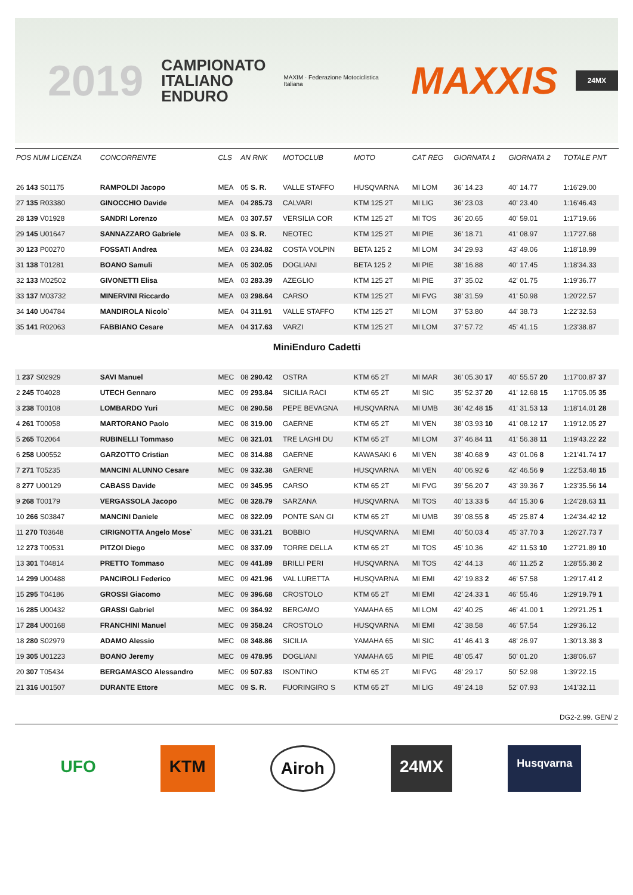2019
CAMPIONATO
ITALIANO
ENDURO
MAXIM · Federazione Motociclistica Italiana
MAXXIS
24MX
| POS NUM LICENZA | CONCORRENTE | CLS | AN RNK | MOTOCLUB | MOTO | CAT REG | GIORNATA 1 | GIORNATA 2 | TOTALE PNT |
| --- | --- | --- | --- | --- | --- | --- | --- | --- | --- |
| 26 143 S01175 | RAMPOLDI Jacopo | MEA | 05 S. R. | VALLE STAFFO | HUSQVARNA | MI LOM | 36' 14.23 | 40' 14.77 | 1:16'29.00 |
| 27 135 R03380 | GINOCCHIO Davide | MEA | 04 285.73 | CALVARI | KTM 125 2T | MI LIG | 36' 23.03 | 40' 23.40 | 1:16'46.43 |
| 28 139 V01928 | SANDRI Lorenzo | MEA | 03 307.57 | VERSILIA COR | KTM 125 2T | MI TOS | 36' 20.65 | 40' 59.01 | 1:17'19.66 |
| 29 145 U01647 | SANNAZZARO Gabriele | MEA | 03 S. R. | NEOTEC | KTM 125 2T | MI PIE | 36' 18.71 | 41' 08.97 | 1:17'27.68 |
| 30 123 P00270 | FOSSATI Andrea | MEA | 03 234.82 | COSTA VOLPIN | BETA 125 2 | MI LOM | 34' 29.93 | 43' 49.06 | 1:18'18.99 |
| 31 138 T01281 | BOANO Samuli | MEA | 05 302.05 | DOGLIANI | BETA 125 2 | MI PIE | 38' 16.88 | 40' 17.45 | 1:18'34.33 |
| 32 133 M02502 | GIVONETTI Elisa | MEA | 03 283.39 | AZEGLIO | KTM 125 2T | MI PIE | 37' 35.02 | 42' 01.75 | 1:19'36.77 |
| 33 137 M03732 | MINERVINI Riccardo | MEA | 03 298.64 | CARSO | KTM 125 2T | MI FVG | 38' 31.59 | 41' 50.98 | 1:20'22.57 |
| 34 140 U04784 | MANDIROLA Nicolo` | MEA | 04 311.91 | VALLE STAFFO | KTM 125 2T | MI LOM | 37' 53.80 | 44' 38.73 | 1:22'32.53 |
| 35 141 R02063 | FABBIANO Cesare | MEA | 04 317.63 | VARZI | KTM 125 2T | MI LOM | 37' 57.72 | 45' 41.15 | 1:23'38.87 |
| MiniEnduro Cadetti | | | | | | | | | |
| 1 237 S02929 | SAVI Manuel | MEC | 08 290.42 | OSTRA | KTM 65 2T | MI MAR | 36' 05.30 17 | 40' 55.57 20 | 1:17'00.87 37 |
| 2 245 T04028 | UTECH Gennaro | MEC | 09 293.84 | SICILIA RACI | KTM 65 2T | MI SIC | 35' 52.37 20 | 41' 12.68 15 | 1:17'05.05 35 |
| 3 238 T00108 | LOMBARDO Yuri | MEC | 08 290.58 | PEPE BEVAGNA | HUSQVARNA | MI UMB | 36' 42.48 15 | 41' 31.53 13 | 1:18'14.01 28 |
| 4 261 T00058 | MARTORANO Paolo | MEC | 08 319.00 | GAERNE | KTM 65 2T | MI VEN | 38' 03.93 10 | 41' 08.12 17 | 1:19'12.05 27 |
| 5 265 T02064 | RUBINELLI Tommaso | MEC | 08 321.01 | TRE LAGHI DU | KTM 65 2T | MI LOM | 37' 46.84 11 | 41' 56.38 11 | 1:19'43.22 22 |
| 6 258 U00552 | GARZOTTO Cristian | MEC | 08 314.88 | GAERNE | KAWASAKI 6 | MI VEN | 38' 40.68 9 | 43' 01.06 8 | 1:21'41.74 17 |
| 7 271 T05235 | MANCINI ALUNNO Cesare | MEC | 09 332.38 | GAERNE | HUSQVARNA | MI VEN | 40' 06.92 6 | 42' 46.56 9 | 1:22'53.48 15 |
| 8 277 U00129 | CABASS Davide | MEC | 09 345.95 | CARSO | KTM 65 2T | MI FVG | 39' 56.20 7 | 43' 39.36 7 | 1:23'35.56 14 |
| 9 268 T00179 | VERGASSOLA Jacopo | MEC | 08 328.79 | SARZANA | HUSQVARNA | MI TOS | 40' 13.33 5 | 44' 15.30 6 | 1:24'28.63 11 |
| 10 266 S03847 | MANCINI Daniele | MEC | 08 322.09 | PONTE SAN GI | KTM 65 2T | MI UMB | 39' 08.55 8 | 45' 25.87 4 | 1:24'34.42 12 |
| 11 270 T03648 | CIRIGNOTTA Angelo Mose` | MEC | 08 331.21 | BOBBIO | HUSQVARNA | MI EMI | 40' 50.03 4 | 45' 37.70 3 | 1:26'27.73 7 |
| 12 273 T00531 | PITZOI Diego | MEC | 08 337.09 | TORRE DELLA | KTM 65 2T | MI TOS | 45' 10.36 | 42' 11.53 10 | 1:27'21.89 10 |
| 13 301 T04814 | PRETTO Tommaso | MEC | 09 441.89 | BRILLI PERI | HUSQVARNA | MI TOS | 42' 44.13 | 46' 11.25 2 | 1:28'55.38 2 |
| 14 299 U00488 | PANCIROLI Federico | MEC | 09 421.96 | VAL LURETTA | HUSQVARNA | MI EMI | 42' 19.83 2 | 46' 57.58 | 1:29'17.41 2 |
| 15 295 T04186 | GROSSI Giacomo | MEC | 09 396.68 | CROSTOLO | KTM 65 2T | MI EMI | 42' 24.33 1 | 46' 55.46 | 1:29'19.79 1 |
| 16 285 U00432 | GRASSI Gabriel | MEC | 09 364.92 | BERGAMO | YAMAHA 65 | MI LOM | 42' 40.25 | 46' 41.00 1 | 1:29'21.25 1 |
| 17 284 U00168 | FRANCHINI Manuel | MEC | 09 358.24 | CROSTOLO | HUSQVARNA | MI EMI | 42' 38.58 | 46' 57.54 | 1:29'36.12 |
| 18 280 S02979 | ADAMO Alessio | MEC | 08 348.86 | SICILIA | YAMAHA 65 | MI SIC | 41' 46.41 3 | 48' 26.97 | 1:30'13.38 3 |
| 19 305 U01223 | BOANO Jeremy | MEC | 09 478.95 | DOGLIANI | YAMAHA 65 | MI PIE | 48' 05.47 | 50' 01.20 | 1:38'06.67 |
| 20 307 T05434 | BERGAMASCO Alessandro | MEC | 09 507.83 | ISONTINO | KTM 65 2T | MI FVG | 48' 29.17 | 50' 52.98 | 1:39'22.15 |
| 21 316 U01507 | DURANTE Ettore | MEC | 09 S. R. | FUORINGIRO S | KTM 65 2T | MI LIG | 49' 24.18 | 52' 07.93 | 1:41'32.11 |
DG2-2.99. GEN/ 2
UFO KTM Airoh 24MX
Husqvarna